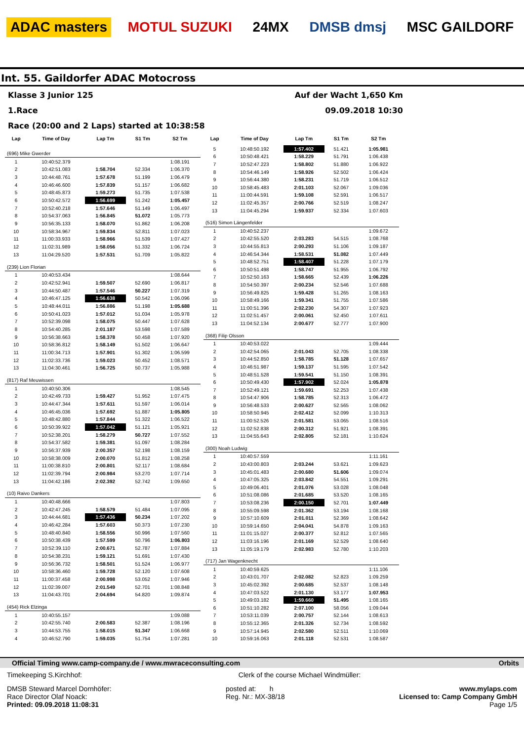ADAC masters MOTUL SUZUKI 24MX DMSB dmsj MSC GAILDORF
Int. 55. Gaildorfer ADAC Motocross
Klasse 3 Junior 125 Auf der Wacht 1,650 Km
1.Race 09.09.2018 10:30
Race (20:00 and 2 Laps) started at 10:38:58
| Lap | Time of Day | Lap Tm | S1 Tm | S2 Tm |
| --- | --- | --- | --- | --- |
| (696) Mike Gwerder | | | | |
| 1 | 10:40:52.379 | | | 1:08.191 |
| 2 | 10:42:51.083 | 1:58.704 | 52.334 | 1:06.370 |
| 3 | 10:44:48.761 | 1:57.678 | 51.199 | 1:06.479 |
| 4 | 10:46:46.600 | 1:57.839 | 51.157 | 1:06.682 |
| 5 | 10:48:45.873 | 1:59.273 | 51.735 | 1:07.538 |
| 6 | 10:50:42.572 | 1:56.699 | 51.242 | 1:05.457 |
| 7 | 10:52:40.218 | 1:57.646 | 51.149 | 1:06.497 |
| 8 | 10:54:37.063 | 1:56.845 | 51.072 | 1:05.773 |
| 9 | 10:56:35.133 | 1:58.070 | 51.862 | 1:06.208 |
| 10 | 10:58:34.967 | 1:59.834 | 52.811 | 1:07.023 |
| 11 | 11:00:33.933 | 1:58.966 | 51.539 | 1:07.427 |
| 12 | 11:02:31.989 | 1:58.056 | 51.332 | 1:06.724 |
| 13 | 11:04:29.520 | 1:57.531 | 51.709 | 1:05.822 |
| (239) Lion Florian | | | | |
| 1 | 10:40:53.434 | | | 1:08.644 |
| 2 | 10:42:52.941 | 1:59.507 | 52.690 | 1:06.817 |
| 3 | 10:44:50.487 | 1:57.546 | 50.227 | 1:07.319 |
| 4 | 10:46:47.125 | 1:56.638 | 50.542 | 1:06.096 |
| 5 | 10:48:44.011 | 1:56.886 | 51.198 | 1:05.688 |
| 6 | 10:50:41.023 | 1:57.012 | 51.034 | 1:05.978 |
| 7 | 10:52:39.098 | 1:58.075 | 50.447 | 1:07.628 |
| 8 | 10:54:40.285 | 2:01.187 | 53.598 | 1:07.589 |
| 9 | 10:56:38.663 | 1:58.378 | 50.458 | 1:07.920 |
| 10 | 10:58:36.812 | 1:58.149 | 51.502 | 1:06.647 |
| 11 | 11:00:34.713 | 1:57.901 | 51.302 | 1:06.599 |
| 12 | 11:02:33.736 | 1:59.023 | 50.452 | 1:08.571 |
| 13 | 11:04:30.461 | 1:56.725 | 50.737 | 1:05.988 |
| (817) Raf Meuwissen | | | | |
| 1 | 10:40:50.306 | | | 1:08.545 |
| 2 | 10:42:49.733 | 1:59.427 | 51.952 | 1:07.475 |
| 3 | 10:44:47.344 | 1:57.611 | 51.597 | 1:06.014 |
| 4 | 10:46:45.036 | 1:57.692 | 51.887 | 1:05.805 |
| 5 | 10:48:42.880 | 1:57.844 | 51.322 | 1:06.522 |
| 6 | 10:50:39.922 | 1:57.042 | 51.121 | 1:05.921 |
| 7 | 10:52:38.201 | 1:58.279 | 50.727 | 1:07.552 |
| 8 | 10:54:37.582 | 1:59.381 | 51.097 | 1:08.284 |
| 9 | 10:56:37.939 | 2:00.357 | 52.198 | 1:08.159 |
| 10 | 10:58:38.009 | 2:00.070 | 51.812 | 1:08.258 |
| 11 | 11:00:38.810 | 2:00.801 | 52.117 | 1:08.684 |
| 12 | 11:02:39.794 | 2:00.984 | 53.270 | 1:07.714 |
| 13 | 11:04:42.186 | 2:02.392 | 52.742 | 1:09.650 |
| (10) Raivo Dankers | | | | |
| 1 | 10:40:48.666 | | | 1:07.803 |
| 2 | 10:42:47.245 | 1:58.579 | 51.484 | 1:07.095 |
| 3 | 10:44:44.681 | 1:57.436 | 50.234 | 1:07.202 |
| 4 | 10:46:42.284 | 1:57.603 | 50.373 | 1:07.230 |
| 5 | 10:48:40.840 | 1:58.556 | 50.996 | 1:07.560 |
| 6 | 10:50:38.439 | 1:57.599 | 50.796 | 1:06.803 |
| 7 | 10:52:39.110 | 2:00.671 | 52.787 | 1:07.884 |
| 8 | 10:54:38.231 | 1:59.121 | 51.691 | 1:07.430 |
| 9 | 10:56:36.732 | 1:58.501 | 51.524 | 1:06.977 |
| 10 | 10:58:36.460 | 1:59.728 | 52.120 | 1:07.608 |
| 11 | 11:00:37.458 | 2:00.998 | 53.052 | 1:07.946 |
| 12 | 11:02:39.007 | 2:01.549 | 52.701 | 1:08.848 |
| 13 | 11:04:43.701 | 2:04.694 | 54.820 | 1:09.874 |
| (454) Rick Elzinga | | | | |
| 1 | 10:40:55.157 | | | 1:09.088 |
| 2 | 10:42:55.740 | 2:00.583 | 52.387 | 1:08.196 |
| 3 | 10:44:53.755 | 1:58.015 | 51.347 | 1:06.668 |
| 4 | 10:46:52.790 | 1:59.035 | 51.754 | 1:07.281 |
| Lap | Time of Day | Lap Tm | S1 Tm | S2 Tm |
| --- | --- | --- | --- | --- |
| 5 | 10:48:50.192 | 1:57.402 | 51.421 | 1:05.981 |
| 6 | 10:50:48.421 | 1:58.229 | 51.791 | 1:06.438 |
| 7 | 10:52:47.223 | 1:58.802 | 51.880 | 1:06.922 |
| 8 | 10:54:46.149 | 1:58.926 | 52.502 | 1:06.424 |
| 9 | 10:56:44.380 | 1:58.231 | 51.719 | 1:06.512 |
| 10 | 10:58:45.483 | 2:01.103 | 52.067 | 1:09.036 |
| 11 | 11:00:44.591 | 1:59.108 | 52.591 | 1:06.517 |
| 12 | 11:02:45.357 | 2:00.766 | 52.519 | 1:08.247 |
| 13 | 11:04:45.294 | 1:59.937 | 52.334 | 1:07.603 |
| (516) Simon Längenfelder | | | | |
| 1 | 10:40:52.237 | | | 1:09.672 |
| 2 | 10:42:55.520 | 2:03.283 | 54.515 | 1:08.768 |
| 3 | 10:44:55.813 | 2:00.293 | 51.106 | 1:09.187 |
| 4 | 10:46:54.344 | 1:58.531 | 51.082 | 1:07.449 |
| 5 | 10:48:52.751 | 1:58.407 | 51.228 | 1:07.179 |
| 6 | 10:50:51.498 | 1:58.747 | 51.955 | 1:06.792 |
| 7 | 10:52:50.163 | 1:58.665 | 52.439 | 1:06.226 |
| 8 | 10:54:50.397 | 2:00.234 | 52.546 | 1:07.688 |
| 9 | 10:56:49.825 | 1:59.428 | 51.265 | 1:08.163 |
| 10 | 10:58:49.166 | 1:59.341 | 51.755 | 1:07.586 |
| 11 | 11:00:51.396 | 2:02.230 | 54.307 | 1:07.923 |
| 12 | 11:02:51.457 | 2:00.061 | 52.450 | 1:07.611 |
| 13 | 11:04:52.134 | 2:00.677 | 52.777 | 1:07.900 |
| (368) Filip Olsson | | | | |
| 1 | 10:40:53.022 | | | 1:09.444 |
| 2 | 10:42:54.065 | 2:01.043 | 52.705 | 1:08.338 |
| 3 | 10:44:52.850 | 1:58.785 | 51.128 | 1:07.657 |
| 4 | 10:46:51.987 | 1:59.137 | 51.595 | 1:07.542 |
| 5 | 10:48:51.528 | 1:59.541 | 51.150 | 1:08.391 |
| 6 | 10:50:49.430 | 1:57.902 | 52.024 | 1:05.878 |
| 7 | 10:52:49.121 | 1:59.691 | 52.253 | 1:07.438 |
| 8 | 10:54:47.906 | 1:58.785 | 52.313 | 1:06.472 |
| 9 | 10:56:48.533 | 2:00.627 | 52.565 | 1:08.062 |
| 10 | 10:58:50.945 | 2:02.412 | 52.099 | 1:10.313 |
| 11 | 11:00:52.526 | 2:01.581 | 53.065 | 1:08.516 |
| 12 | 11:02:52.838 | 2:00.312 | 51.921 | 1:08.391 |
| 13 | 11:04:55.643 | 2:02.805 | 52.181 | 1:10.624 |
| (300) Noah Ludwig | | | | |
| 1 | 10:40:57.559 | | | 1:11.161 |
| 2 | 10:43:00.803 | 2:03.244 | 53.621 | 1:09.623 |
| 3 | 10:45:01.483 | 2:00.680 | 51.606 | 1:09.074 |
| 4 | 10:47:05.325 | 2:03.842 | 54.551 | 1:09.291 |
| 5 | 10:49:06.401 | 2:01.076 | 53.028 | 1:08.048 |
| 6 | 10:51:08.086 | 2:01.685 | 53.520 | 1:08.165 |
| 7 | 10:53:08.236 | 2:00.150 | 52.701 | 1:07.449 |
| 8 | 10:55:09.598 | 2:01.362 | 53.194 | 1:08.168 |
| 9 | 10:57:10.609 | 2:01.011 | 52.369 | 1:08.642 |
| 10 | 10:59:14.650 | 2:04.041 | 54.878 | 1:09.163 |
| 11 | 11:01:15.027 | 2:00.377 | 52.812 | 1:07.565 |
| 12 | 11:03:16.196 | 2:01.169 | 52.529 | 1:08.640 |
| 13 | 11:05:19.179 | 2:02.983 | 52.780 | 1:10.203 |
| (717) Jan Wagenknecht | | | | |
| 1 | 10:40:59.625 | | | 1:11.106 |
| 2 | 10:43:01.707 | 2:02.082 | 52.823 | 1:09.259 |
| 3 | 10:45:02.392 | 2:00.685 | 52.537 | 1:08.148 |
| 4 | 10:47:03.522 | 2:01.130 | 53.177 | 1:07.953 |
| 5 | 10:49:03.182 | 1:59.660 | 51.495 | 1:08.165 |
| 6 | 10:51:10.282 | 2:07.100 | 58.056 | 1:09.044 |
| 7 | 10:53:11.039 | 2:00.757 | 52.144 | 1:08.613 |
| 8 | 10:55:12.365 | 2:01.326 | 52.734 | 1:08.592 |
| 9 | 10:57:14.945 | 2:02.580 | 52.511 | 1:10.069 |
| 10 | 10:59:16.063 | 2:01.118 | 52.531 | 1:08.587 |
Official Timing www.camp-company.de / www.mwraceconsulting.com Orbits
Timekeeping S.Kirchhof: Clerk of the course Michael Windmüller:
DMSB Steward Marcel Dornhöfer:
Race Director Olaf Noack:
Printed: 09.09.2018 11:08:31 posted at: h
Reg. Nr.: MX-38/18 www.mylaps.com
Licensed to: Camp Company GmbH
Page 1/5